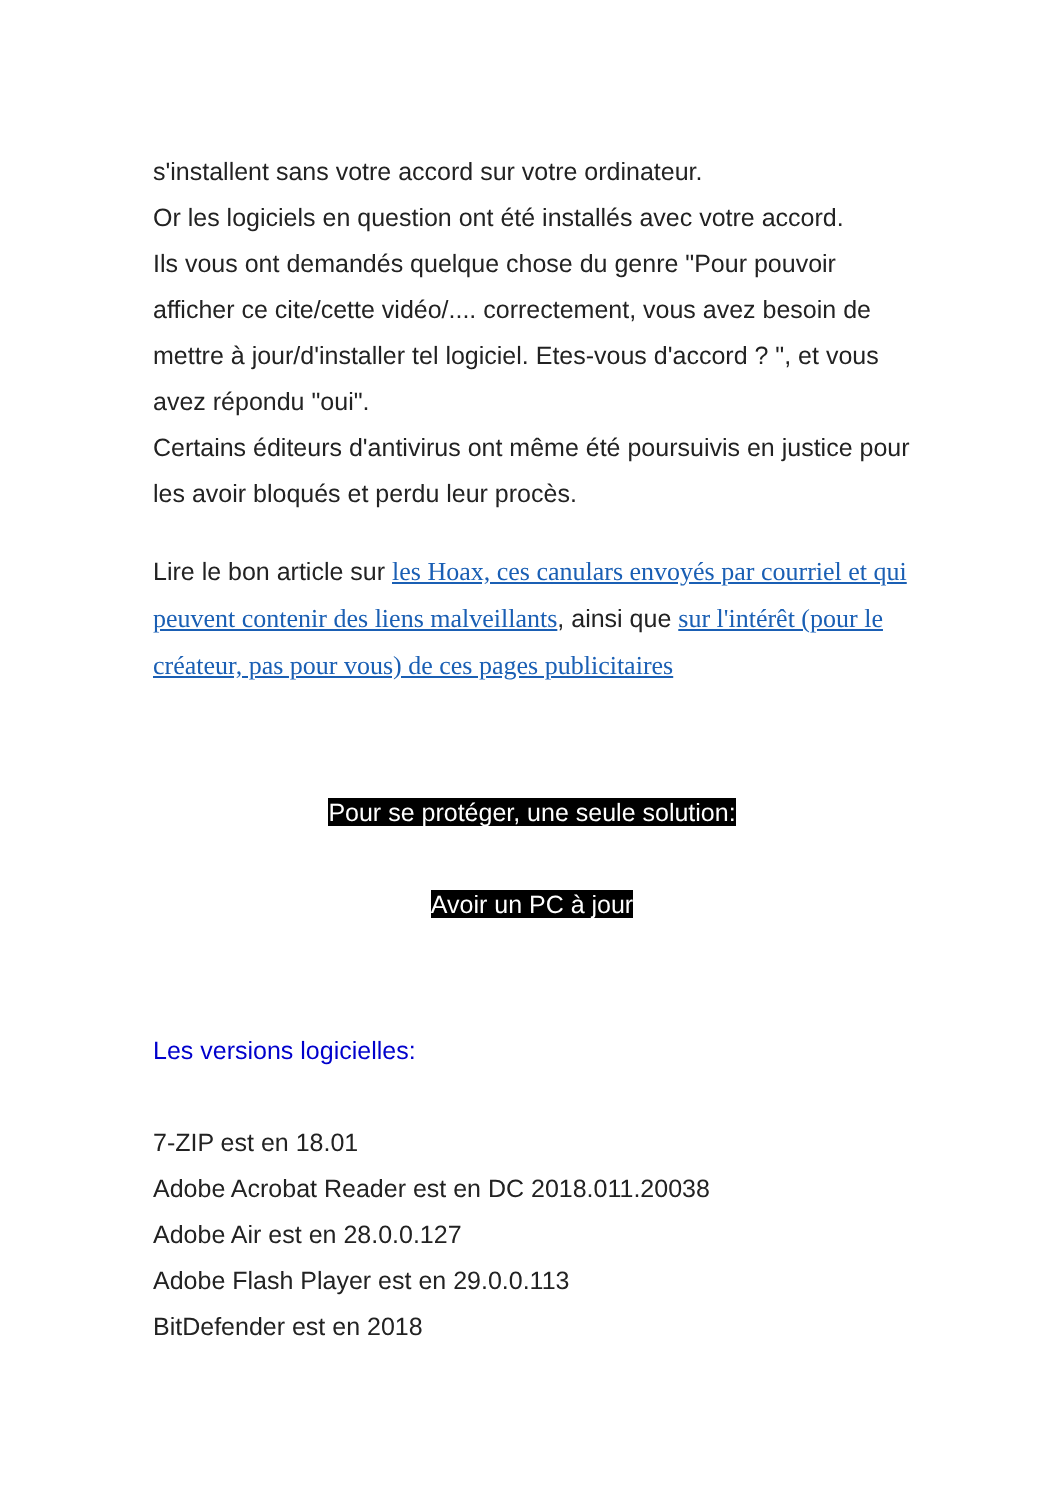s'installent sans votre accord sur votre ordinateur.
Or les logiciels en question ont été installés avec votre accord.
Ils vous ont demandés quelque chose du genre "Pour pouvoir afficher ce cite/cette vidéo/.... correctement, vous avez besoin de mettre à jour/d'installer tel logiciel. Etes-vous d'accord ? ", et vous avez répondu "oui".
Certains éditeurs d'antivirus ont même été poursuivis en justice pour les avoir bloqués et perdu leur procès.
Lire le bon article sur les Hoax, ces canulars envoyés par courriel et qui peuvent contenir des liens malveillants, ainsi que sur l'intérêt (pour le créateur, pas pour vous) de ces pages publicitaires
Pour se protéger, une seule solution:
Avoir un PC à jour
Les versions logicielles:
7-ZIP est en 18.01
Adobe Acrobat Reader est en DC 2018.011.20038
Adobe Air est en 28.0.0.127
Adobe Flash Player est en 29.0.0.113
BitDefender est en 2018